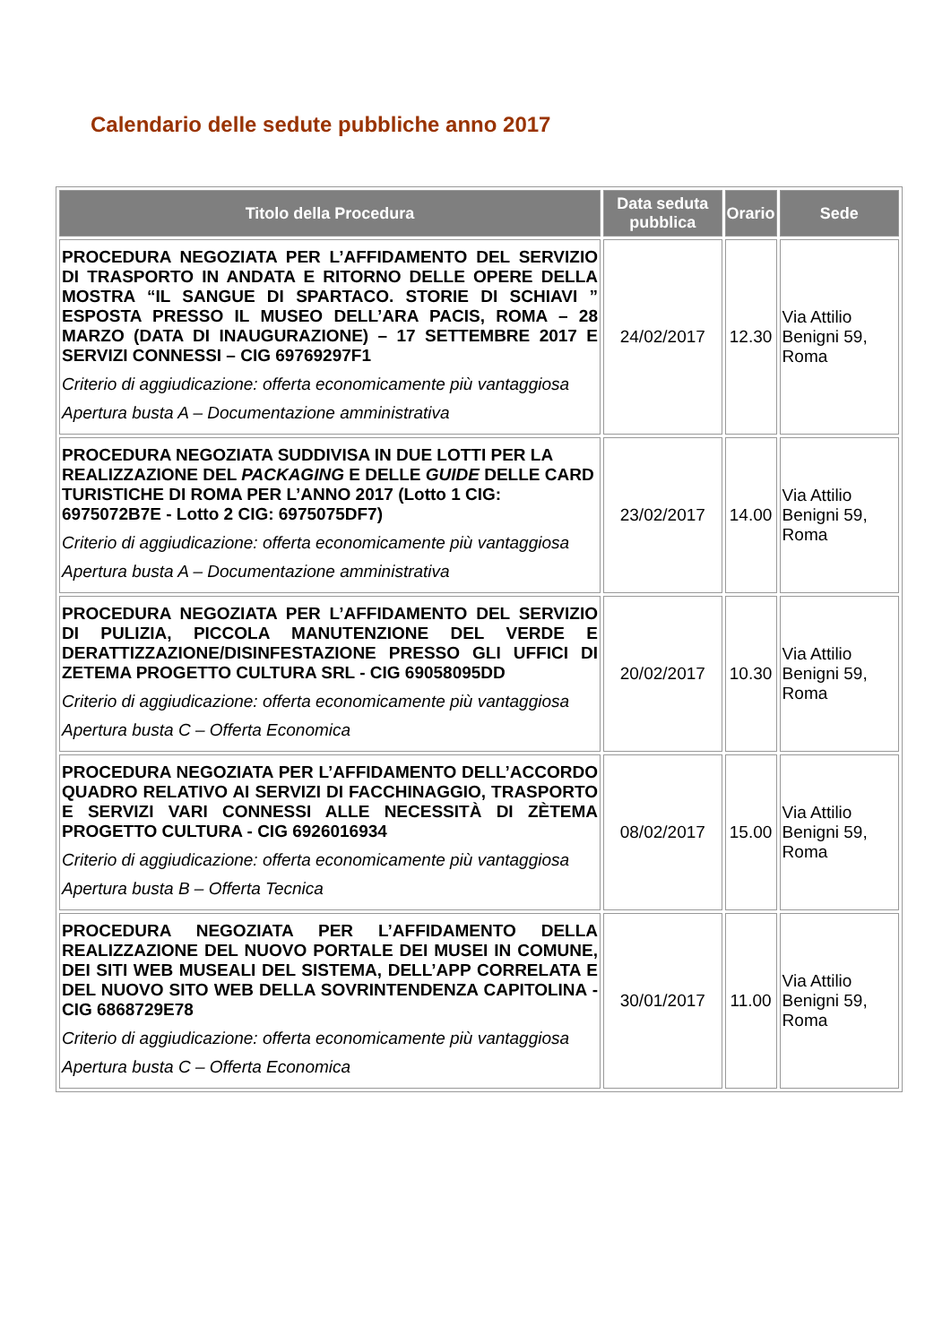Calendario delle sedute pubbliche anno 2017
| Titolo della Procedura | Data seduta pubblica | Orario | Sede |
| --- | --- | --- | --- |
| PROCEDURA NEGOZIATA PER L’AFFIDAMENTO DEL SERVIZIO DI TRASPORTO IN ANDATA E RITORNO DELLE OPERE DELLA MOSTRA “IL SANGUE DI SPARTACO. STORIE DI SCHIAVI ” ESPOSTA PRESSO IL MUSEO DELL’ARA PACIS, ROMA – 28 MARZO (DATA DI INAUGURAZIONE) – 17 SETTEMBRE 2017 E SERVIZI CONNESSI – CIG 69769297F1 Criterio di aggiudicazione: offerta economicamente più vantaggiosa Apertura busta A – Documentazione amministrativa | 24/02/2017 | 12.30 | Via Attilio Benigni 59, Roma |
| PROCEDURA NEGOZIATA SUDDIVISA IN DUE LOTTI PER LA REALIZZAZIONE DEL PACKAGING E DELLE GUIDE DELLE CARD TURISTICHE DI ROMA PER L’ANNO 2017 (Lotto 1 CIG: 6975072B7E - Lotto 2 CIG: 6975075DF7) Criterio di aggiudicazione: offerta economicamente più vantaggiosa Apertura busta A – Documentazione amministrativa | 23/02/2017 | 14.00 | Via Attilio Benigni 59, Roma |
| PROCEDURA NEGOZIATA PER L’AFFIDAMENTO DEL SERVIZIO DI PULIZIA, PICCOLA MANUTENZIONE DEL VERDE E DERATTIZZAZIONE/DISINFESTAZIONE PRESSO GLI UFFICI DI ZETEMA PROGETTO CULTURA SRL - CIG 69058095DD Criterio di aggiudicazione: offerta economicamente più vantaggiosa Apertura busta C – Offerta Economica | 20/02/2017 | 10.30 | Via Attilio Benigni 59, Roma |
| PROCEDURA NEGOZIATA PER L’AFFIDAMENTO DELL’ACCORDO QUADRO RELATIVO AI SERVIZI DI FACCHINAGGIO, TRASPORTO E SERVIZI VARI CONNESSI ALLE NECESSITÀ DI ZÈTEMA PROGETTO CULTURA - CIG 6926016934 Criterio di aggiudicazione: offerta economicamente più vantaggiosa Apertura busta B – Offerta Tecnica | 08/02/2017 | 15.00 | Via Attilio Benigni 59, Roma |
| PROCEDURA NEGOZIATA PER L’AFFIDAMENTO DELLA REALIZZAZIONE DEL NUOVO PORTALE DEI MUSEI IN COMUNE, DEI SITI WEB MUSEALI DEL SISTEMA, DELL’APP CORRELATA E DEL NUOVO SITO WEB DELLA SOVRINTENDENZA CAPITOLINA - CIG 6868729E78 Criterio di aggiudicazione: offerta economicamente più vantaggiosa Apertura busta C – Offerta Economica | 30/01/2017 | 11.00 | Via Attilio Benigni 59, Roma |